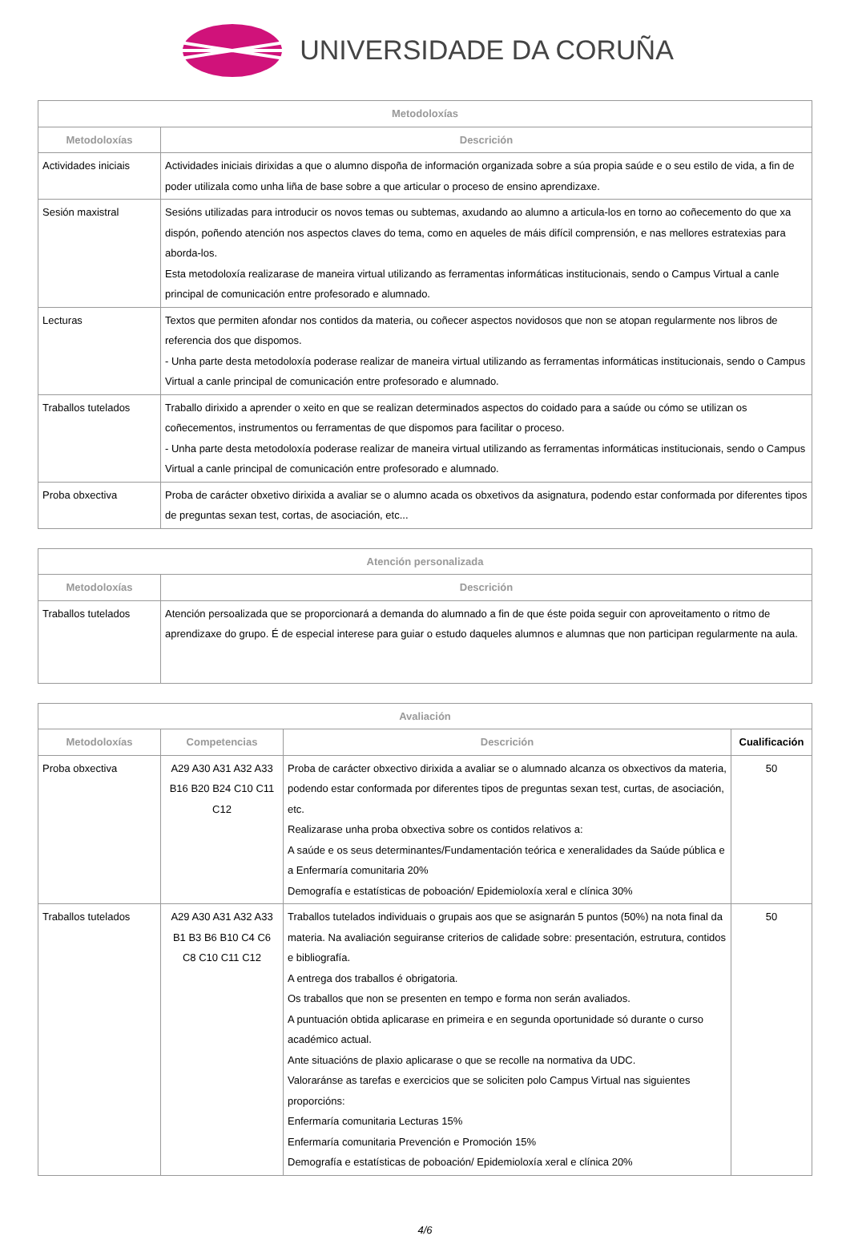UNIVERSIDADE DA CORUÑA
| Metodoloxías | |
| --- | --- |
| Metodoloxías | Descrición |
| Actividades iniciais | Actividades iniciais dirixidas a que o alumno dispoña de información organizada sobre a súa propia saúde e o seu estilo de vida, a fin de poder utilizala como unha liña de base sobre a que articular o proceso de ensino aprendizaxe. |
| Sesión maxistral | Sesións utilizadas para introducir os novos temas ou subtemas, axudando ao alumno a articula-los en torno ao coñecemento do que xa dispón, poñendo atención nos aspectos claves do tema, como en aqueles de máis difícil comprensión, e nas mellores estratexias para aborda-los. Esta metodoloxía realizarase de maneira virtual utilizando as ferramentas informáticas institucionais, sendo o Campus Virtual a canle principal de comunicación entre profesorado e alumnado. |
| Lecturas | Textos que permiten afondar nos contidos da materia, ou coñecer aspectos novidosos que non se atopan regularmente nos libros de referencia dos que dispomos. - Unha parte desta metodoloxía poderase realizar de maneira virtual utilizando as ferramentas informáticas institucionais, sendo o Campus Virtual a canle principal de comunicación entre profesorado e alumnado. |
| Traballos tutelados | Traballo dirixido a aprender o xeito en que se realizan determinados aspectos do coidado para a saúde ou cómo se utilizan os coñecementos, instrumentos ou ferramentas de que dispomos para facilitar o proceso. - Unha parte desta metodoloxía poderase realizar de maneira virtual utilizando as ferramentas informáticas institucionais, sendo o Campus Virtual a canle principal de comunicación entre profesorado e alumnado. |
| Proba obxectiva | Proba de carácter obxetivo dirixida a avaliar se o alumno acada os obxetivos da asignatura, podendo estar conformada por diferentes tipos de preguntas sexan test, cortas, de asociación, etc... |
| Atención personalizada | |
| --- | --- |
| Metodoloxías | Descrición |
| Traballos tutelados | Atención persoalizada que se proporcionará a demanda do alumnado a fin de que éste poida seguir con aproveitamento o ritmo de aprendizaxe do grupo. É de especial interese para guiar o estudo daqueles alumnos e alumnas que non participan regularmente na aula. |
| Avaliación | | | |
| --- | --- | --- | --- |
| Metodoloxías | Competencias | Descrición | Cualificación |
| Proba obxectiva | A29 A30 A31 A32 A33 B16 B20 B24 C10 C11 C12 | Proba de carácter obxectivo dirixida a avaliar se o alumnado alcanza os obxectivos da materia, podendo estar conformada por diferentes tipos de preguntas sexan test, curtas, de asociación, etc. Realizarase unha proba obxectiva sobre os contidos relativos a: A saúde e os seus determinantes/Fundamentación teórica e xeneralidades da Saúde pública e a Enfermaría comunitaria 20% Demografía e estatísticas de poboación/ Epidemioloxía xeral e clínica 30% | 50 |
| Traballos tutelados | A29 A30 A31 A32 A33 B1 B3 B6 B10 C4 C6 C8 C10 C11 C12 | Traballos tutelados individuais o grupais aos que se asignarán 5 puntos (50%) na nota final da materia. Na avaliación seguiranse criterios de calidade sobre: presentación, estrutura, contidos e bibliografía. A entrega dos traballos é obrigatoria. Os traballos que non se presenten en tempo e forma non serán avaliados. A puntuación obtida aplicarase en primeira e en segunda oportunidade só durante o curso académico actual. Ante situacións de plaxio aplicarase o que se recolle na normativa da UDC. Valoraránse as tarefas e exercicios que se soliciten polo Campus Virtual nas siguientes proporcións: Enfermaría comunitaria Lecturas 15% Enfermaría comunitaria Prevención e Promoción 15% Demografía e estatísticas de poboación/ Epidemioloxía xeral e clínica 20% | 50 |
4/6